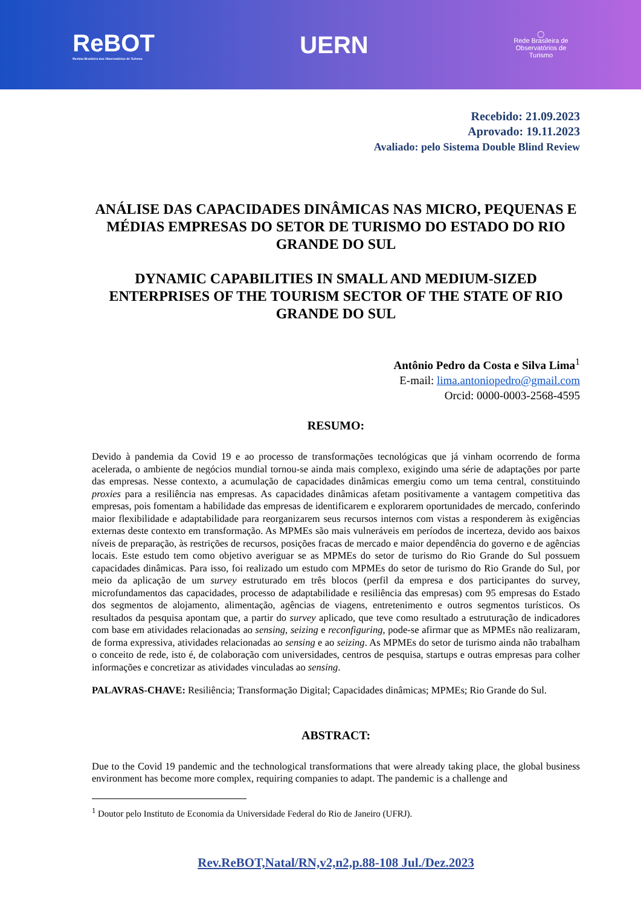ReBOT
Revista Brasileira dos Observatórios de Turismo
UERN
◯
Rede Brasileira de
Observatórios de
Turismo
Recebido: 21.09.2023
Aprovado: 19.11.2023
Avaliado: pelo Sistema Double Blind Review
ANÁLISE DAS CAPACIDADES DINÂMICAS NAS MICRO, PEQUENAS E MÉDIAS EMPRESAS DO SETOR DE TURISMO DO ESTADO DO RIO GRANDE DO SUL
DYNAMIC CAPABILITIES IN SMALL AND MEDIUM-SIZED ENTERPRISES OF THE TOURISM SECTOR OF THE STATE OF RIO GRANDE DO SUL
Antônio Pedro da Costa e Silva Lima<sup>1</sup>
E-mail: lima.antoniopedro@gmail.com
Orcid: 0000-0003-2568-4595
RESUMO:
Devido à pandemia da Covid 19 e ao processo de transformações tecnológicas que já vinham ocorrendo de forma acelerada, o ambiente de negócios mundial tornou-se ainda mais complexo, exigindo uma série de adaptações por parte das empresas. Nesse contexto, a acumulação de capacidades dinâmicas emergiu como um tema central, constituindo proxies para a resiliência nas empresas. As capacidades dinâmicas afetam positivamente a vantagem competitiva das empresas, pois fomentam a habilidade das empresas de identificarem e explorarem oportunidades de mercado, conferindo maior flexibilidade e adaptabilidade para reorganizarem seus recursos internos com vistas a responderem às exigências externas deste contexto em transformação. As MPMEs são mais vulneráveis em períodos de incerteza, devido aos baixos níveis de preparação, às restrições de recursos, posições fracas de mercado e maior dependência do governo e de agências locais. Este estudo tem como objetivo averiguar se as MPMEs do setor de turismo do Rio Grande do Sul possuem capacidades dinâmicas. Para isso, foi realizado um estudo com MPMEs do setor de turismo do Rio Grande do Sul, por meio da aplicação de um survey estruturado em três blocos (perfil da empresa e dos participantes do survey, microfundamentos das capacidades, processo de adaptabilidade e resiliência das empresas) com 95 empresas do Estado dos segmentos de alojamento, alimentação, agências de viagens, entretenimento e outros segmentos turísticos. Os resultados da pesquisa apontam que, a partir do survey aplicado, que teve como resultado a estruturação de indicadores com base em atividades relacionadas ao sensing, seizing e reconfiguring, pode-se afirmar que as MPMEs não realizaram, de forma expressiva, atividades relacionadas ao sensing e ao seizing. As MPMEs do setor de turismo ainda não trabalham o conceito de rede, isto é, de colaboração com universidades, centros de pesquisa, startups e outras empresas para colher informações e concretizar as atividades vinculadas ao sensing.
PALAVRAS-CHAVE: Resiliência; Transformação Digital; Capacidades dinâmicas; MPMEs; Rio Grande do Sul.
ABSTRACT:
Due to the Covid 19 pandemic and the technological transformations that were already taking place, the global business environment has become more complex, requiring companies to adapt. The pandemic is a challenge and
<sup>1</sup> Doutor pelo Instituto de Economia da Universidade Federal do Rio de Janeiro (UFRJ).
Rev.ReBOT,Natal/RN,v2,n2,p.88-108 Jul./Dez.2023